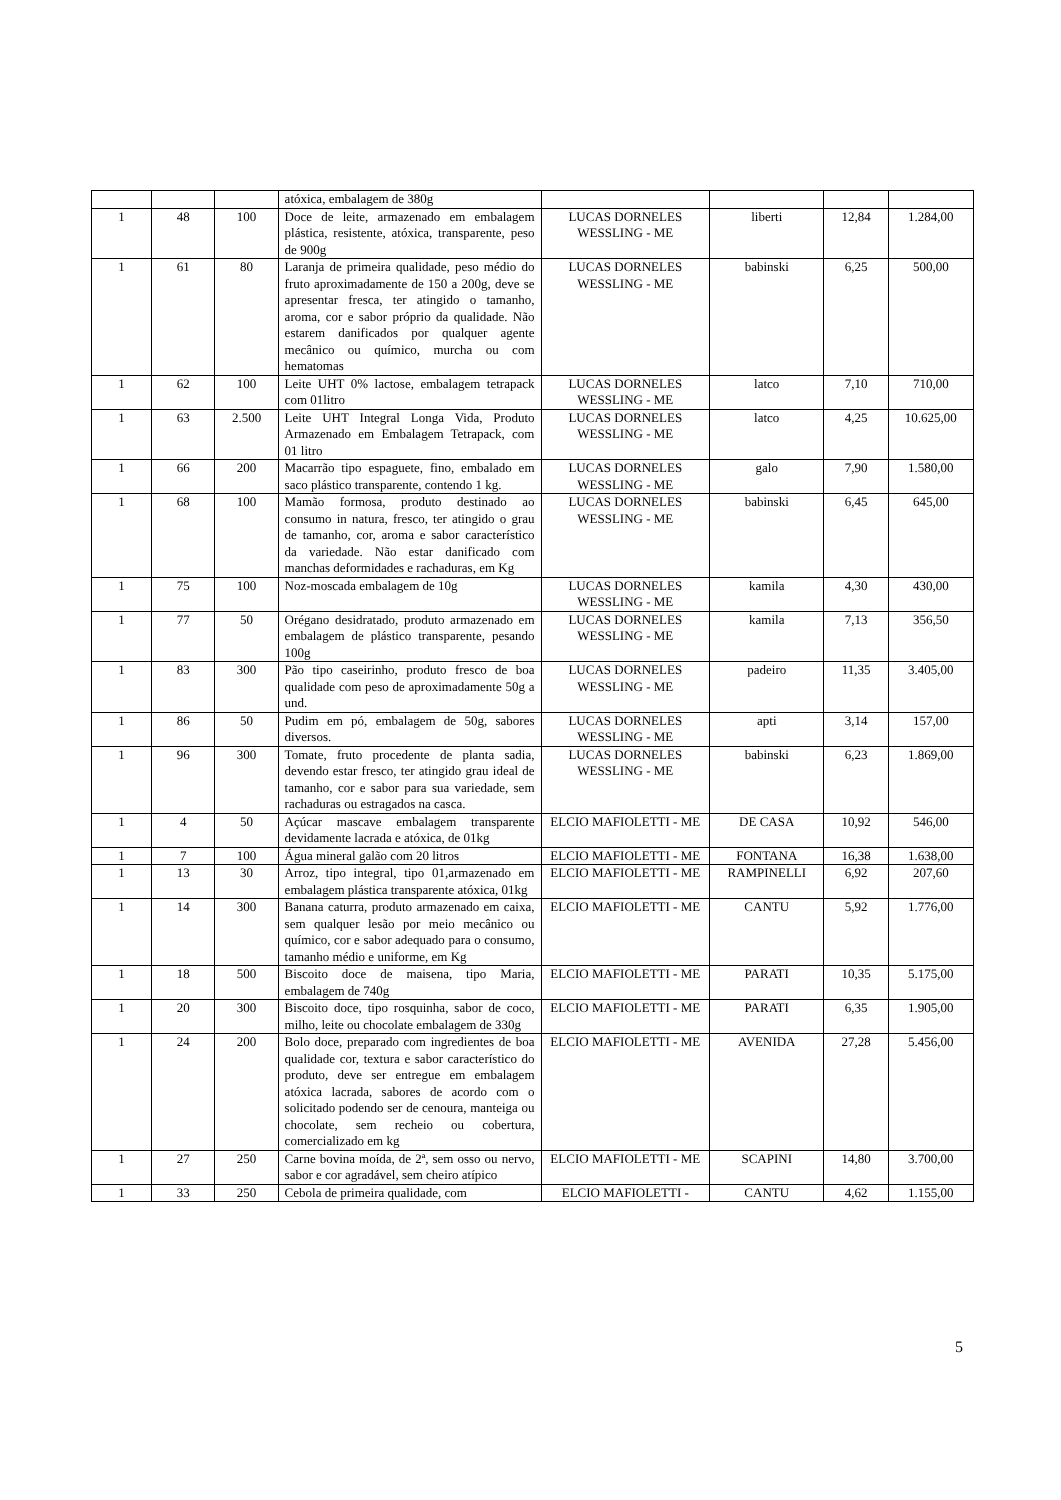| | | | atóxica, embalagem de 380g | | | | |
| 1 | 48 | 100 | Doce de leite, armazenado em embalagem plástica, resistente, atóxica, transparente, peso de 900g | LUCAS DORNELES WESSLING - ME | liberti | 12,84 | 1.284,00 |
| 1 | 61 | 80 | Laranja de primeira qualidade, peso médio do fruto aproximadamente de 150 a 200g, deve se apresentar fresca, ter atingido o tamanho, aroma, cor e sabor próprio da qualidade. Não estarem danificados por qualquer agente mecânico ou químico, murcha ou com hematomas | LUCAS DORNELES WESSLING - ME | babinski | 6,25 | 500,00 |
| 1 | 62 | 100 | Leite UHT 0% lactose, embalagem tetrapack com 01litro | LUCAS DORNELES WESSLING - ME | latco | 7,10 | 710,00 |
| 1 | 63 | 2.500 | Leite UHT Integral Longa Vida, Produto Armazenado em Embalagem Tetrapack, com 01 litro | LUCAS DORNELES WESSLING - ME | latco | 4,25 | 10.625,00 |
| 1 | 66 | 200 | Macarrão tipo espaguete, fino, embalado em saco plástico transparente, contendo 1 kg. | LUCAS DORNELES WESSLING - ME | galo | 7,90 | 1.580,00 |
| 1 | 68 | 100 | Mamão formosa, produto destinado ao consumo in natura, fresco, ter atingido o grau de tamanho, cor, aroma e sabor característico da variedade. Não estar danificado com manchas deformidades e rachaduras, em Kg | LUCAS DORNELES WESSLING - ME | babinski | 6,45 | 645,00 |
| 1 | 75 | 100 | Noz-moscada embalagem de 10g | LUCAS DORNELES WESSLING - ME | kamila | 4,30 | 430,00 |
| 1 | 77 | 50 | Orégano desidratado, produto armazenado em embalagem de plástico transparente, pesando 100g | LUCAS DORNELES WESSLING - ME | kamila | 7,13 | 356,50 |
| 1 | 83 | 300 | Pão tipo caseirinho, produto fresco de boa qualidade com peso de aproximadamente 50g a und. | LUCAS DORNELES WESSLING - ME | padeiro | 11,35 | 3.405,00 |
| 1 | 86 | 50 | Pudim em pó, embalagem de 50g, sabores diversos. | LUCAS DORNELES WESSLING - ME | apti | 3,14 | 157,00 |
| 1 | 96 | 300 | Tomate, fruto procedente de planta sadia, devendo estar fresco, ter atingido grau ideal de tamanho, cor e sabor para sua variedade, sem rachaduras ou estragados na casca. | LUCAS DORNELES WESSLING - ME | babinski | 6,23 | 1.869,00 |
| 1 | 4 | 50 | Açúcar mascave embalagem transparente devidamente lacrada e atóxica, de 01kg | ELCIO MAFIOLETTI - ME | DE CASA | 10,92 | 546,00 |
| 1 | 7 | 100 | Água mineral galão com 20 litros | ELCIO MAFIOLETTI - ME | FONTANA | 16,38 | 1.638,00 |
| 1 | 13 | 30 | Arroz, tipo integral, tipo 01,armazenado em embalagem plástica transparente atóxica, 01kg | ELCIO MAFIOLETTI - ME | RAMPINELLI | 6,92 | 207,60 |
| 1 | 14 | 300 | Banana caturra, produto armazenado em caixa, sem qualquer lesão por meio mecânico ou químico, cor e sabor adequado para o consumo, tamanho médio e uniforme, em Kg | ELCIO MAFIOLETTI - ME | CANTU | 5,92 | 1.776,00 |
| 1 | 18 | 500 | Biscoito doce de maisena, tipo Maria, embalagem de 740g | ELCIO MAFIOLETTI - ME | PARATI | 10,35 | 5.175,00 |
| 1 | 20 | 300 | Biscoito doce, tipo rosquinha, sabor de coco, milho, leite ou chocolate embalagem de 330g | ELCIO MAFIOLETTI - ME | PARATI | 6,35 | 1.905,00 |
| 1 | 24 | 200 | Bolo doce, preparado com ingredientes de boa qualidade cor, textura e sabor característico do produto, deve ser entregue em embalagem atóxica lacrada, sabores de acordo com o solicitado podendo ser de cenoura, manteiga ou chocolate, sem recheio ou cobertura, comercializado em kg | ELCIO MAFIOLETTI - ME | AVENIDA | 27,28 | 5.456,00 |
| 1 | 27 | 250 | Carne bovina moída, de 2ª, sem osso ou nervo, sabor e cor agradável, sem cheiro atípico | ELCIO MAFIOLETTI - ME | SCAPINI | 14,80 | 3.700,00 |
| 1 | 33 | 250 | Cebola de primeira qualidade, com | ELCIO MAFIOLETTI - | CANTU | 4,62 | 1.155,00 |
5